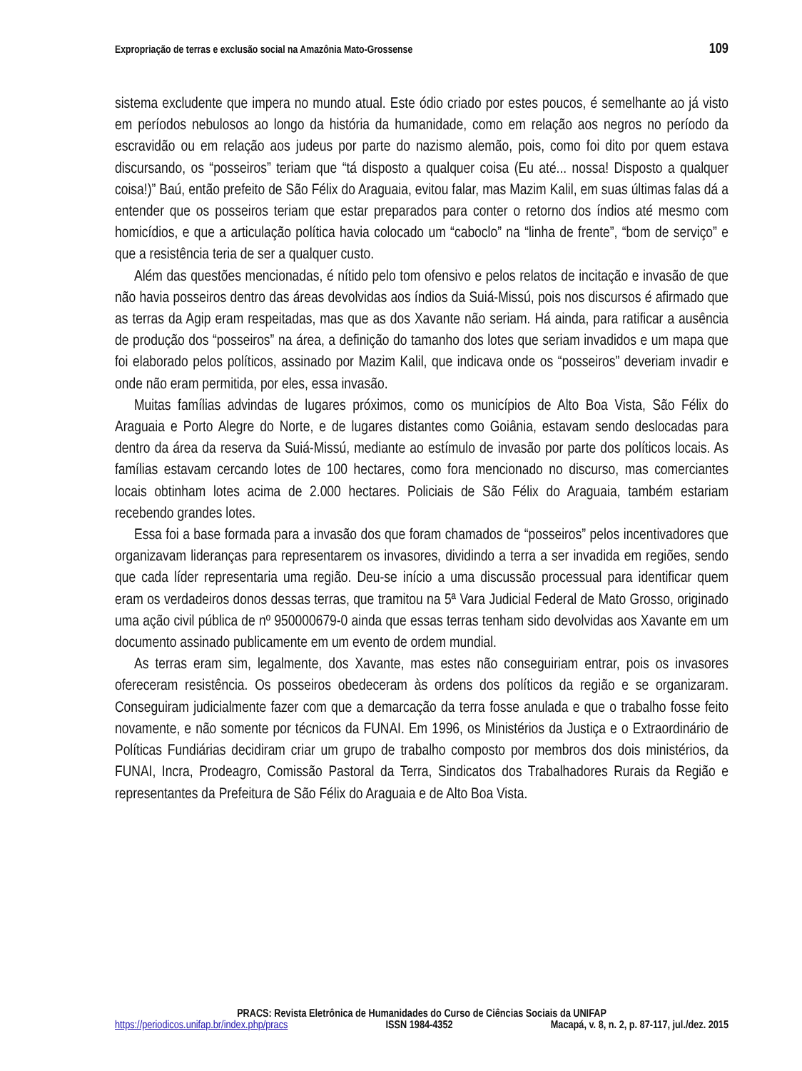Expropriação de terras e exclusão social na Amazônia Mato-Grossense 109
sistema excludente que impera no mundo atual. Este ódio criado por estes poucos, é semelhante ao já visto em períodos nebulosos ao longo da história da humanidade, como em relação aos negros no período da escravidão ou em relação aos judeus por parte do nazismo alemão, pois, como foi dito por quem estava discursando, os “posseiros” teriam que “tá disposto a qualquer coisa (Eu até... nossa! Disposto a qualquer coisa!)” Baú, então prefeito de São Félix do Araguaia, evitou falar, mas Mazim Kalil, em suas últimas falas dá a entender que os posseiros teriam que estar preparados para conter o retorno dos índios até mesmo com homicídios, e que a articulação política havia colocado um “caboclo” na “linha de frente”, “bom de serviço” e que a resistência teria de ser a qualquer custo.
Além das questões mencionadas, é nítido pelo tom ofensivo e pelos relatos de incitação e invasão de que não havia posseiros dentro das áreas devolvidas aos índios da Suiá-Missú, pois nos discursos é afirmado que as terras da Agip eram respeitadas, mas que as dos Xavante não seriam. Há ainda, para ratificar a ausência de produção dos “posseiros” na área, a definição do tamanho dos lotes que seriam invadidos e um mapa que foi elaborado pelos políticos, assinado por Mazim Kalil, que indicava onde os “posseiros” deveriam invadir e onde não eram permitida, por eles, essa invasão.
Muitas famílias advindas de lugares próximos, como os municípios de Alto Boa Vista, São Félix do Araguaia e Porto Alegre do Norte, e de lugares distantes como Goiânia, estavam sendo deslocadas para dentro da área da reserva da Suiá-Missú, mediante ao estímulo de invasão por parte dos políticos locais. As famílias estavam cercando lotes de 100 hectares, como fora mencionado no discurso, mas comerciantes locais obtinham lotes acima de 2.000 hectares. Policiais de São Félix do Araguaia, também estariam recebendo grandes lotes.
Essa foi a base formada para a invasão dos que foram chamados de “posseiros” pelos incentivadores que organizavam lideranças para representarem os invasores, dividindo a terra a ser invadida em regiões, sendo que cada líder representaria uma região. Deu-se início a uma discussão processual para identificar quem eram os verdadeiros donos dessas terras, que tramitou na 5ª Vara Judicial Federal de Mato Grosso, originado uma ação civil pública de nº 950000679-0 ainda que essas terras tenham sido devolvidas aos Xavante em um documento assinado publicamente em um evento de ordem mundial.
As terras eram sim, legalmente, dos Xavante, mas estes não conseguiriam entrar, pois os invasores ofereceram resistência. Os posseiros obedeceram às ordens dos políticos da região e se organizaram. Conseguiram judicialmente fazer com que a demarcação da terra fosse anulada e que o trabalho fosse feito novamente, e não somente por técnicos da FUNAI. Em 1996, os Ministérios da Justiça e o Extraordinário de Políticas Fundiárias decidiram criar um grupo de trabalho composto por membros dos dois ministérios, da FUNAI, Incra, Prodeagro, Comissão Pastoral da Terra, Sindicatos dos Trabalhadores Rurais da Região e representantes da Prefeitura de São Félix do Araguaia e de Alto Boa Vista.
PRACS: Revista Eletrônica de Humanidades do Curso de Ciências Sociais da UNIFAP
https://periodicos.unifap.br/index.php/pracs ISSN 1984-4352 Macapá, v. 8, n. 2, p. 87-117, jul./dez. 2015